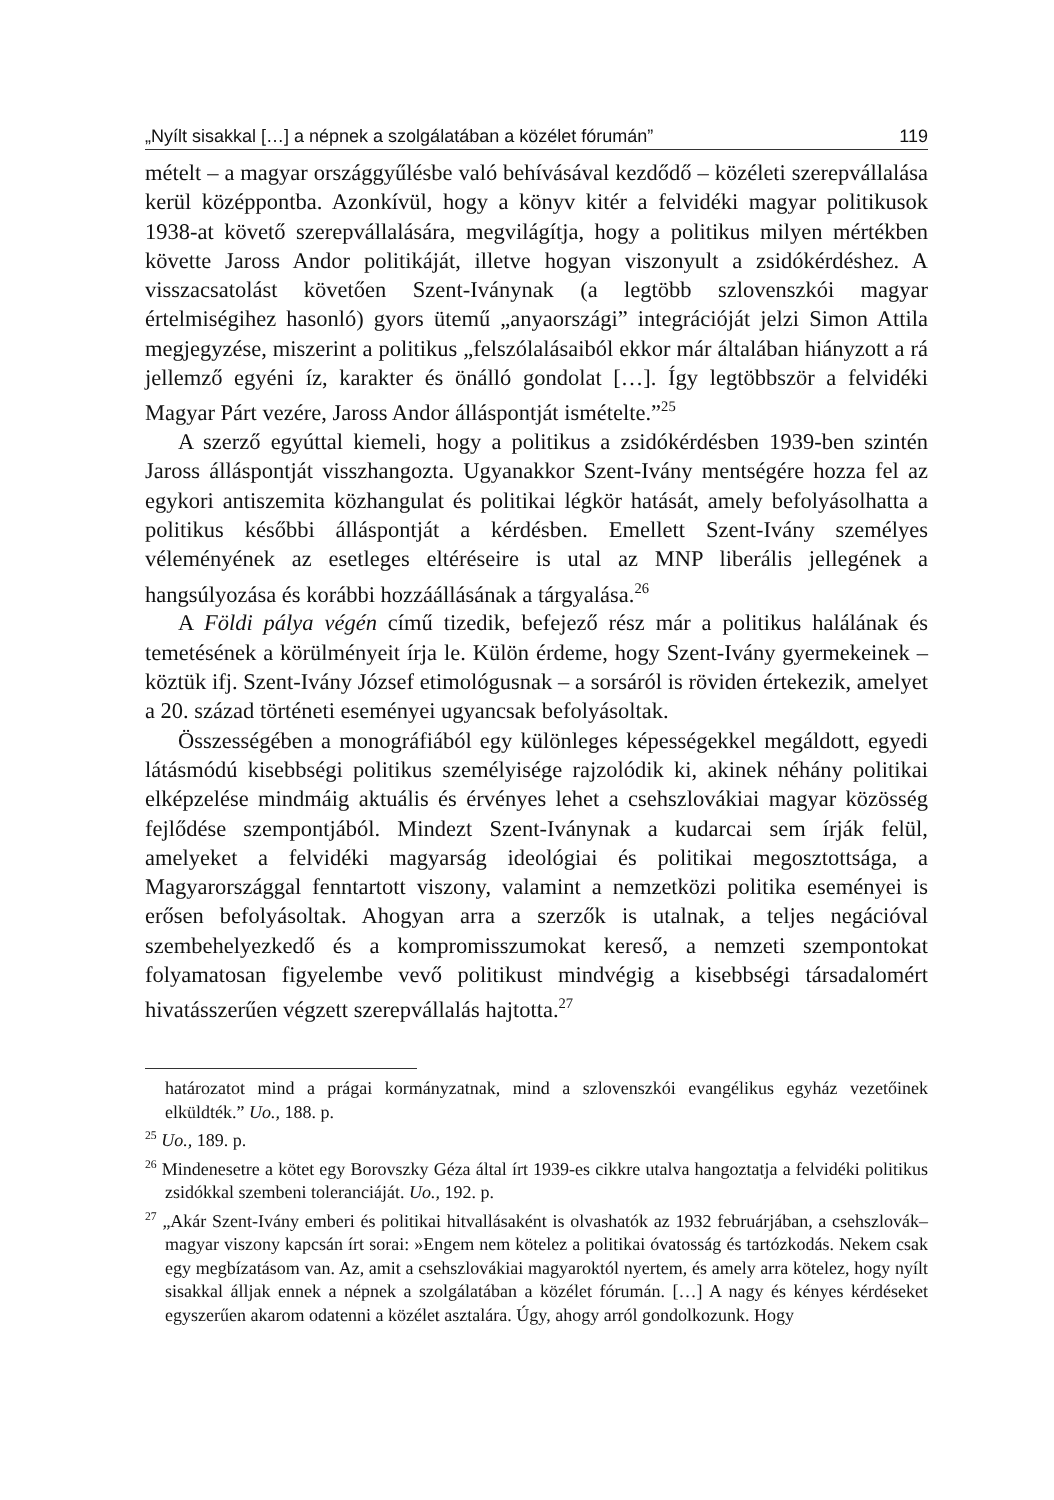„Nyílt sisakkal […] a népnek a szolgálatában a közélet fórumán” 119
mételt – a magyar országgyűlésbe való behívásával kezdődő – közéleti szerepvállalása kerül középpontba. Azonkívül, hogy a könyv kitér a felvidéki magyar politikusok 1938-at követő szerepvállalására, megvilágítja, hogy a politikus milyen mértékben követte Jaross Andor politikáját, illetve hogyan viszonyult a zsidókérdéshez. A visszacsatolást követően Szent-Iványnak (a legtöbb szlovenszkói magyar értelmiségihez hasonló) gyors ütemű „anyaországi” integrációját jelzi Simon Attila megjegyzése, miszerint a politikus „felszólalásaiból ekkor már általában hiányzott a rá jellemző egyéni íz, karakter és önálló gondolat […]. Így legtöbbször a felvidéki Magyar Párt vezére, Jaross Andor álláspontját ismételte.”<sup>25</sup>
A szerző egyúttal kiemeli, hogy a politikus a zsidókérdésben 1939-ben szintén Jaross álláspontját visszhangozta. Ugyanakkor Szent-Ivány mentségére hozza fel az egykori antiszemita közhangulat és politikai légkör hatását, amely befolyásolhatta a politikus későbbi álláspontját a kérdésben. Emellett Szent-Ivány személyes véleményének az esetleges eltéréseire is utal az MNP liberális jellegének a hangsúlyozása és korábbi hozzáállásának a tárgyalása.<sup>26</sup>
A Földi pálya végén című tizedik, befejező rész már a politikus halálának és temetésének a körülményeit írja le. Külön érdeme, hogy Szent-Ivány gyermekeinek – köztük ifj. Szent-Ivány József etimológusnak – a sorsáról is röviden értekezik, amelyet a 20. század történeti eseményei ugyancsak befolyásoltak.
Összességében a monográfiából egy különleges képességekkel megáldott, egyedi látásmódú kisebbségi politikus személyisége rajzolódik ki, akinek néhány politikai elképzelése mindmáig aktuális és érvényes lehet a csehszlovákiai magyar közösség fejlődése szempontjából. Mindezt Szent-Iványnak a kudarcai sem írják felül, amelyeket a felvidéki magyarság ideológiai és politikai megosztottsága, a Magyarországgal fenntartott viszony, valamint a nemzetközi politika eseményei is erősen befolyásoltak. Ahogyan arra a szerzők is utalnak, a teljes negációval szembehelyezkedő és a kompromisszumokat kereső, a nemzeti szempontokat folyamatosan figyelembe vevő politikust mindvégig a kisebbségi társadalomért hivatásszerűen végzett szerepvállalás hajtotta.<sup>27</sup>
határozatot mind a prágai kormányzatnak, mind a szlovenszkói evangélikus egyház vezetőinek elküldték.” Uo., 188. p.
<sup>25</sup> Uo., 189. p.
<sup>26</sup> Mindenesetre a kötet egy Borovszky Géza által írt 1939-es cikkre utalva hangoztatja a felvidéki politikus zsidókkal szembeni toleranciáját. Uo., 192. p.
<sup>27</sup> „Akár Szent-Ivány emberi és politikai hitvallásaként is olvashatók az 1932 februárjában, a csehszlovák–magyar viszony kapcsán írt sorai: »Engem nem kötelez a politikai óvatosság és tartózkodás. Nekem csak egy megbízatásom van. Az, amit a csehszlovákiai magyaroktól nyertem, és amely arra kötelez, hogy nyílt sisakkal álljak ennek a népnek a szolgálatában a közélet fórumán. […] A nagy és kényes kérdéseket egyszerűen akarom odatenni a közélet asztalára. Úgy, ahogy arról gondolkozunk. Hogy